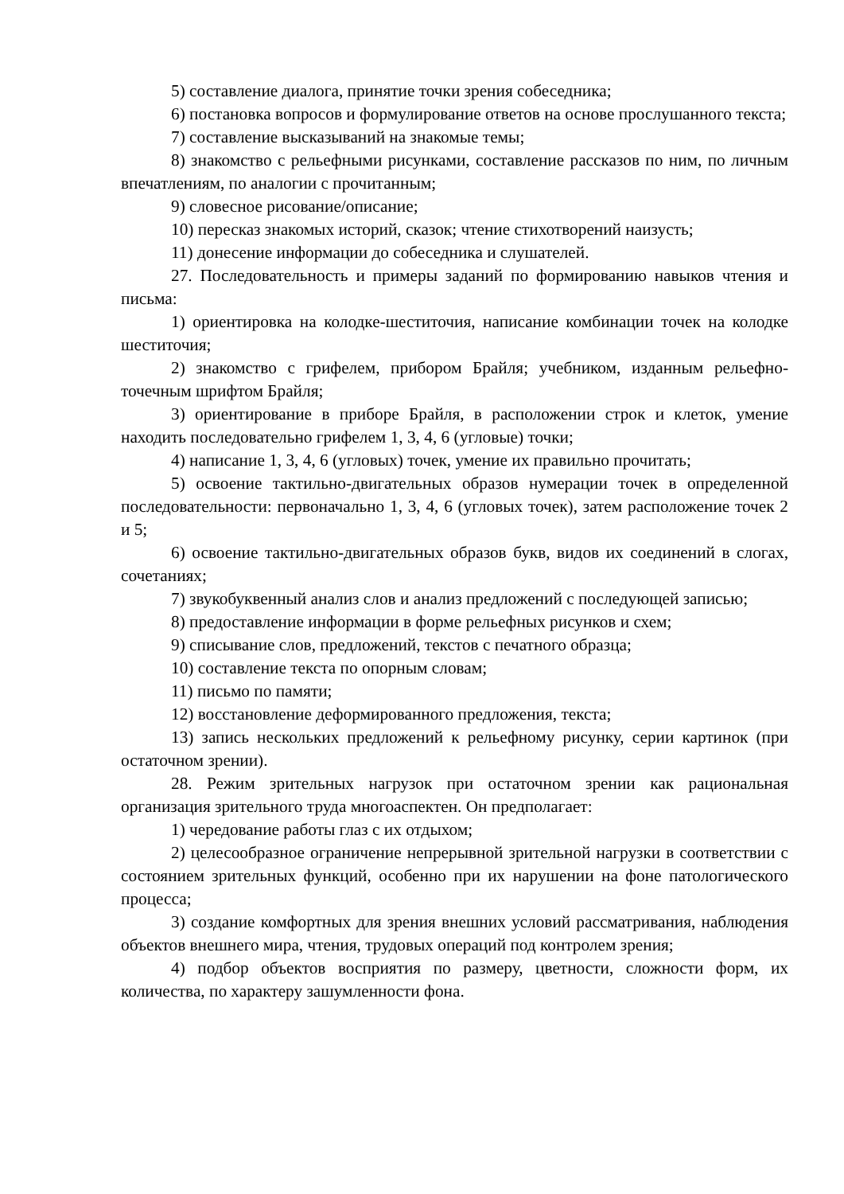5) составление диалога, принятие точки зрения собеседника;
6) постановка вопросов и формулирование ответов на основе прослушанного текста;
7) составление высказываний на знакомые темы;
8) знакомство с рельефными рисунками, составление рассказов по ним, по личным впечатлениям, по аналогии с прочитанным;
9) словесное рисование/описание;
10) пересказ знакомых историй, сказок; чтение стихотворений наизусть;
11) донесение информации до собеседника и слушателей.
27. Последовательность и примеры заданий по формированию навыков чтения и письма:
1) ориентировка на колодке-шеститочия, написание комбинации точек на колодке шеститочия;
2) знакомство с грифелем, прибором Брайля; учебником, изданным рельефно-точечным шрифтом Брайля;
3) ориентирование в приборе Брайля, в расположении строк и клеток, умение находить последовательно грифелем 1, 3, 4, 6 (угловые) точки;
4) написание 1, 3, 4, 6 (угловых) точек, умение их правильно прочитать;
5) освоение тактильно-двигательных образов нумерации точек в определенной последовательности: первоначально 1, 3, 4, 6 (угловых точек), затем расположение точек 2 и 5;
6) освоение тактильно-двигательных образов букв, видов их соединений в слогах, сочетаниях;
7) звукобуквенный анализ слов и анализ предложений с последующей записью;
8) предоставление информации в форме рельефных рисунков и схем;
9) списывание слов, предложений, текстов с печатного образца;
10) составление текста по опорным словам;
11) письмо по памяти;
12) восстановление деформированного предложения, текста;
13) запись нескольких предложений к рельефному рисунку, серии картинок (при остаточном зрении).
28. Режим зрительных нагрузок при остаточном зрении как рациональная организация зрительного труда многоаспектен. Он предполагает:
1) чередование работы глаз с их отдыхом;
2) целесообразное ограничение непрерывной зрительной нагрузки в соответствии с состоянием зрительных функций, особенно при их нарушении на фоне патологического процесса;
3) создание комфортных для зрения внешних условий рассматривания, наблюдения объектов внешнего мира, чтения, трудовых операций под контролем зрения;
4) подбор объектов восприятия по размеру, цветности, сложности форм, их количества, по характеру зашумленности фона.